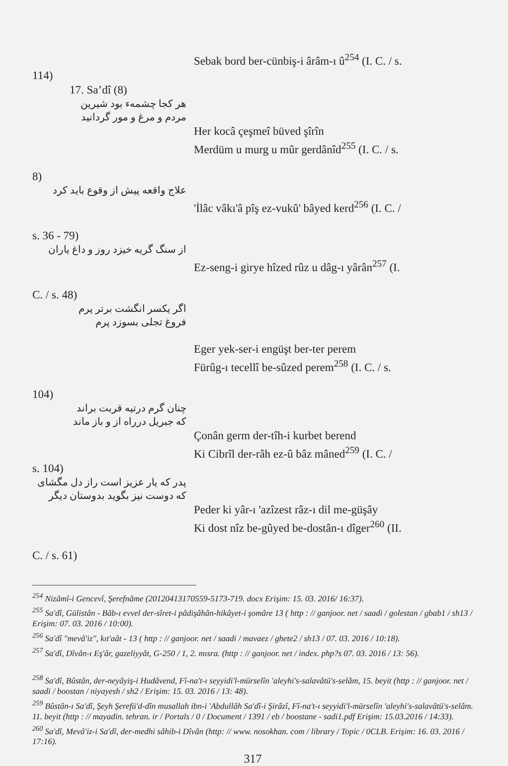Sebak bord ber-cünbiş-i ârâm-ı û<sup>254</sup> (I. C. / s.
114)
17. Sa’dî (8)
هر کجا چشمهء بود شیرین
مردم و مرغ و مور گردانید
Her kocâ çeşmeî büved şîrîn
Merdüm u murg u mûr gerdânîd<sup>255</sup> (I. C. / s.
8)
علاج واقعه پیش از وقوع باید کرد
'İlâc vâkı'â pîş ez-vukû' bâyed kerd<sup>256</sup> (I. C. /
s. 36 - 79)
از سنگ گریه خیزد روز و داغ یاران
Ez-seng-i girye hîzed rûz u dâg-ı yârân<sup>257</sup> (I.
C. / s. 48)
اگر یکسر انگشت برتر پرم
فروغ تجلی بسوزد پرم
Eger yek-ser-i engüşt ber-ter perem
Fürûg-ı tecellî be-sûzed perem<sup>258</sup> (I. C. / s.
104)
چنان گرم درتیه قربت براند
که جبریل درراه از و باز ماند
Çonân germ der-tîh-i kurbet berend
Ki Cibrîl der-râh ez-û bâz mâned<sup>259</sup> (I. C. /
s. 104)
پدر که یار عزیز است راز دل مگشای
که دوست نیز بگوید بدوستان دیگر
Peder ki yâr-ı 'azîzest râz-ı dil me-güşây
Ki dost nîz be-gûyed be-dostân-ı dîger<sup>260</sup> (II.
C. / s. 61)
<sup>254</sup> Nizâmî-i Gencevî, Şerefnâme (20120413170559-5173-719. docx Erişim: 15. 03. 2016/ 16:37).
<sup>255</sup> Sa'dî, Gülistân - Bâb-ı evvel der-sîret-i pâdişâhân-hikâyet-i şomâre 13 ( http : // ganjoor. net / saadi / golestan / gbab1 / sh13 / Erişim: 07. 03. 2016 / 10:00).
<sup>256</sup> Sa'dî "mevâ'iz", kıt'aât - 13 ( http : // ganjoor. net / saadi / mavaez / ghete2 / sh13 / 07. 03. 2016 / 10:18).
<sup>257</sup> Sa'dî, Dîvân-ı Eş'âr, gazeliyyât, G-250 / 1, 2. mısra. (http : // ganjoor. net / index. php?s 07. 03. 2016 / 13: 56).
<sup>258</sup> Sa'dî, Bûstân, der-neyâyiş-i Hudâvend, Fî-na't-ı seyyidi'l-mürselîn 'aleyhi's-salavâtü's-selâm, 15. beyit (http : // ganjoor. net / saadi / boostan / niyayesh / sh2 / Erişim: 15. 03. 2016 / 13: 48).
<sup>259</sup> Bûstân-ı Sa'dî, Şeyh Şerefü'd-dîn musallah ibn-i 'Abdullâh Sa'dî-i Şirâzî, Fî-na't-ı seyyidi'l-mürselîn 'aleyhi's-salavâtü's-selâm. 11. beyit (http : // mayadin. tehran. ir / Portals / 0 / Document / 1391 / eb / boostane - sadi1.pdf Erişim: 15.03.2016 / 14:33).
<sup>260</sup> Sa'dî, Mevâ'iz-i Sa'dî, der-medhi sâhib-i Dîvân (http: // www. nosokhan. com / library / Topic / 0CLB. Erişim: 16. 03. 2016 / 17:16).
317